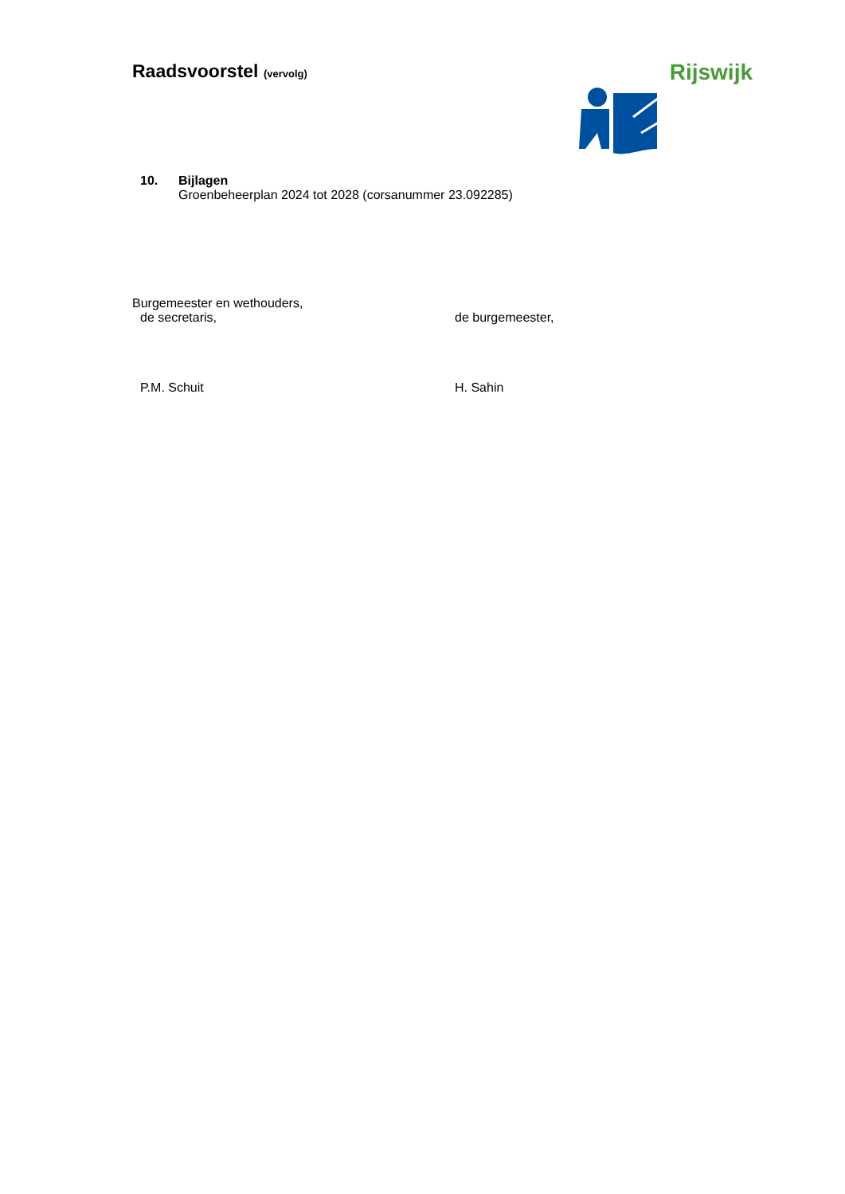Raadsvoorstel (vervolg) Rijswijk
10. Bijlagen
Groenbeheerplan 2024 tot 2028 (corsanummer 23.092285)
Burgemeester en wethouders,
de secretaris, de burgemeester,
P.M. Schuit H. Sahin